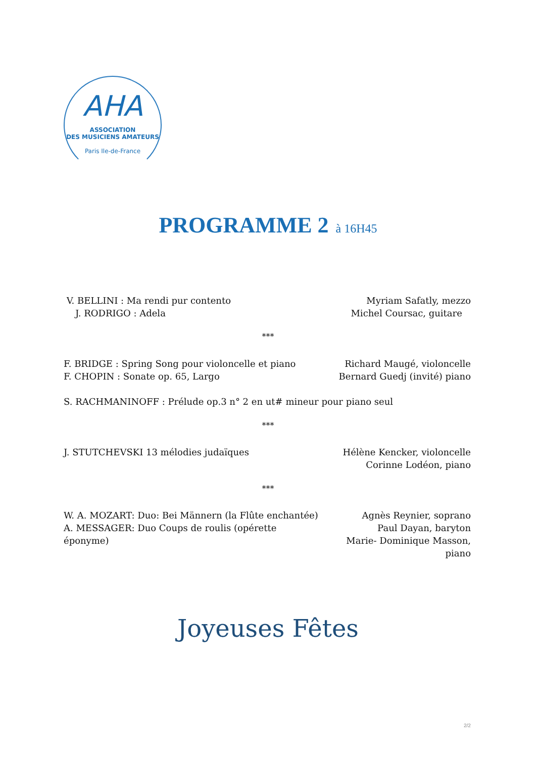AHA
ASSOCIATION
DES MUSICIENS AMATEURS
Paris Ile-de-France
PROGRAMME 2 à 16H45
V. BELLINI : Ma rendi pur contento
J. RODRIGO : Adela
Myriam Safatly, mezzo
Michel Coursac, guitare
***
F. BRIDGE : Spring Song pour violoncelle et piano
F. CHOPIN : Sonate op. 65, Largo
Richard Maugé, violoncelle
Bernard Guedj (invité) piano
S. RACHMANINOFF : Prélude op.3 n° 2 en ut# mineur pour piano seul
***
J. STUTCHEVSKI 13 mélodies judaïques
Hélène Kencker, violoncelle
Corinne Lodéon, piano
***
W. A. MOZART: Duo: Bei Männern (la Flûte enchantée)
A. MESSAGER: Duo Coups de roulis (opérette éponyme)
Agnès Reynier, soprano
Paul Dayan, baryton
Marie- Dominique Masson, piano
Joyeuses Fêtes
2/2